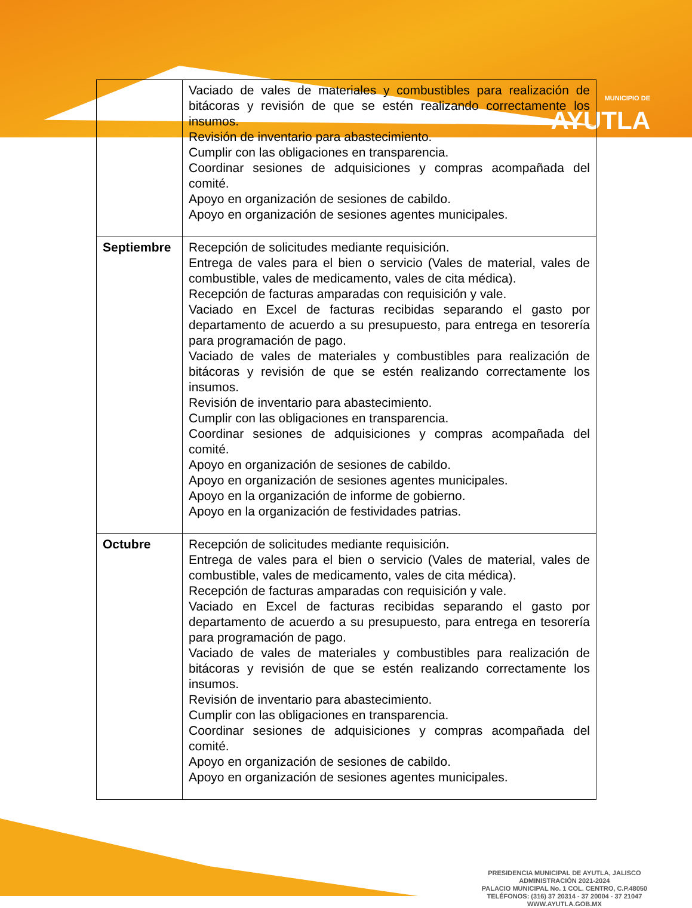MUNICIPIO DE
AYUTLA
| | Vaciado de vales de materiales y combustibles para realización de bitácoras y revisión de que se estén realizando correctamente los insumos. Revisión de inventario para abastecimiento. Cumplir con las obligaciones en transparencia. Coordinar sesiones de adquisiciones y compras acompañada del comité. Apoyo en organización de sesiones de cabildo. Apoyo en organización de sesiones agentes municipales. |
| Septiembre | Recepción de solicitudes mediante requisición. Entrega de vales para el bien o servicio (Vales de material, vales de combustible, vales de medicamento, vales de cita médica). Recepción de facturas amparadas con requisición y vale. Vaciado en Excel de facturas recibidas separando el gasto por departamento de acuerdo a su presupuesto, para entrega en tesorería para programación de pago. Vaciado de vales de materiales y combustibles para realización de bitácoras y revisión de que se estén realizando correctamente los insumos. Revisión de inventario para abastecimiento. Cumplir con las obligaciones en transparencia. Coordinar sesiones de adquisiciones y compras acompañada del comité. Apoyo en organización de sesiones de cabildo. Apoyo en organización de sesiones agentes municipales. Apoyo en la organización de informe de gobierno. Apoyo en la organización de festividades patrias. |
| Octubre | Recepción de solicitudes mediante requisición. Entrega de vales para el bien o servicio (Vales de material, vales de combustible, vales de medicamento, vales de cita médica). Recepción de facturas amparadas con requisición y vale. Vaciado en Excel de facturas recibidas separando el gasto por departamento de acuerdo a su presupuesto, para entrega en tesorería para programación de pago. Vaciado de vales de materiales y combustibles para realización de bitácoras y revisión de que se estén realizando correctamente los insumos. Revisión de inventario para abastecimiento. Cumplir con las obligaciones en transparencia. Coordinar sesiones de adquisiciones y compras acompañada del comité. Apoyo en organización de sesiones de cabildo. Apoyo en organización de sesiones agentes municipales. |
PRESIDENCIA MUNICIPAL DE AYUTLA, JALISCO
ADMINISTRACIÓN 2021-2024
PALACIO MUNICIPAL No. 1 COL. CENTRO, C.P.48050
TELÉFONOS: (316) 37 20314 - 37 20004 - 37 21047
WWW.AYUTLA.GOB.MX